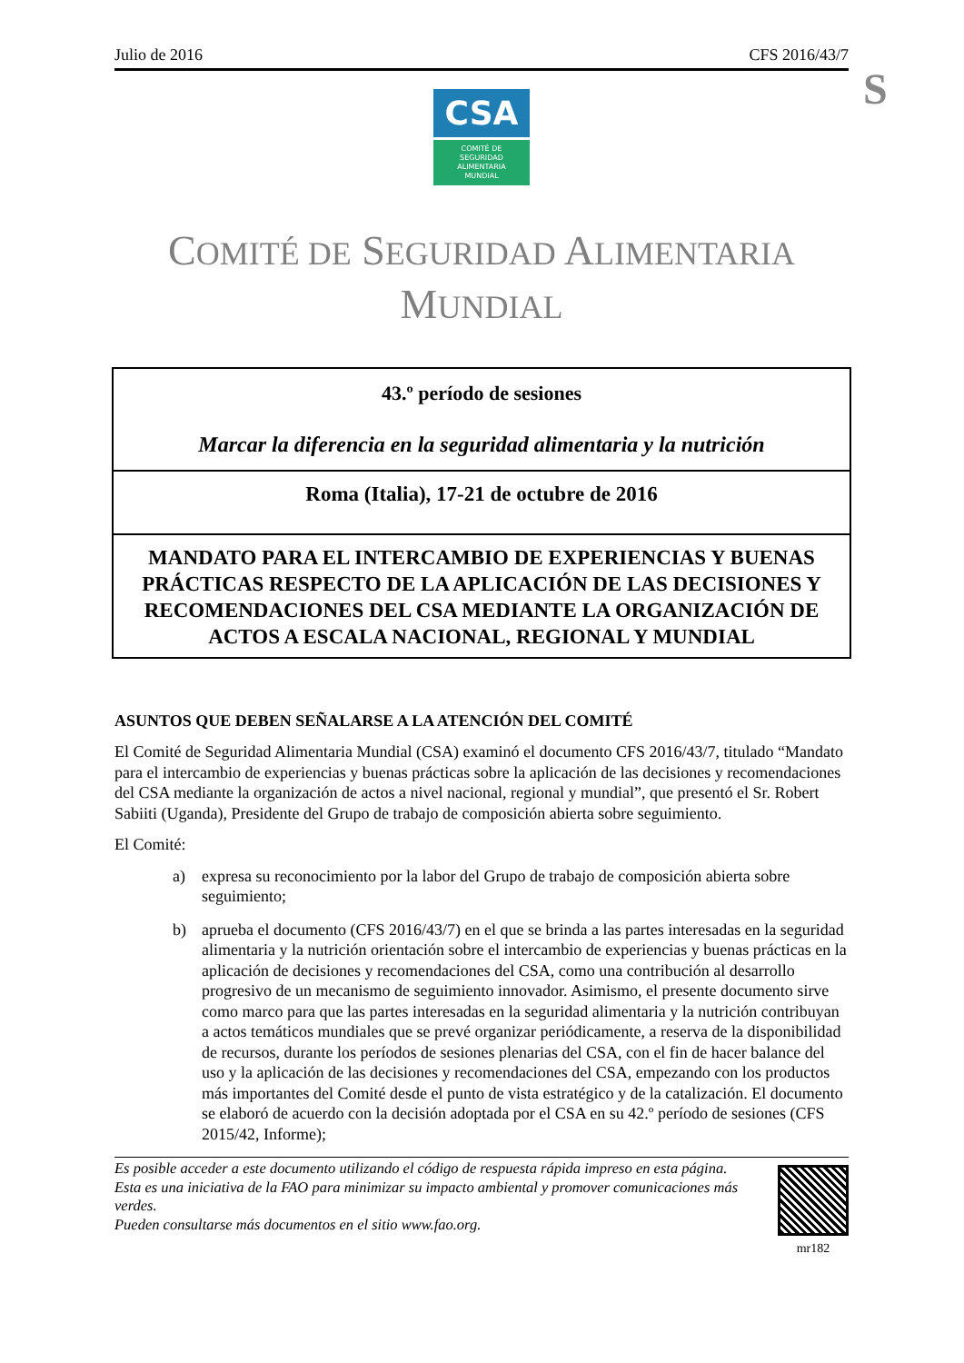S
Julio de 2016 CFS 2016/43/7
CSA
COMITÉ DE
SEGURIDAD
ALIMENTARIA
MUNDIAL
COMITÉ DE SEGURIDAD ALIMENTARIA
MUNDIAL
43.º período de sesiones
Marcar la diferencia en la seguridad alimentaria y la nutrición
Roma (Italia), 17-21 de octubre de 2016
MANDATO PARA EL INTERCAMBIO DE EXPERIENCIAS Y BUENAS PRÁCTICAS RESPECTO DE LA APLICACIÓN DE LAS DECISIONES Y RECOMENDACIONES DEL CSA MEDIANTE LA ORGANIZACIÓN DE ACTOS A ESCALA NACIONAL, REGIONAL Y MUNDIAL
ASUNTOS QUE DEBEN SEÑALARSE A LA ATENCIÓN DEL COMITÉ
El Comité de Seguridad Alimentaria Mundial (CSA) examinó el documento CFS 2016/43/7, titulado “Mandato para el intercambio de experiencias y buenas prácticas sobre la aplicación de las decisiones y recomendaciones del CSA mediante la organización de actos a nivel nacional, regional y mundial”, que presentó el Sr. Robert Sabiiti (Uganda), Presidente del Grupo de trabajo de composición abierta sobre seguimiento.
El Comité:
a) expresa su reconocimiento por la labor del Grupo de trabajo de composición abierta sobre seguimiento;
b) aprueba el documento (CFS 2016/43/7) en el que se brinda a las partes interesadas en la seguridad alimentaria y la nutrición orientación sobre el intercambio de experiencias y buenas prácticas en la aplicación de decisiones y recomendaciones del CSA, como una contribución al desarrollo progresivo de un mecanismo de seguimiento innovador. Asimismo, el presente documento sirve como marco para que las partes interesadas en la seguridad alimentaria y la nutrición contribuyan a actos temáticos mundiales que se prevé organizar periódicamente, a reserva de la disponibilidad de recursos, durante los períodos de sesiones plenarias del CSA, con el fin de hacer balance del uso y la aplicación de las decisiones y recomendaciones del CSA, empezando con los productos más importantes del Comité desde el punto de vista estratégico y de la catalización. El documento se elaboró de acuerdo con la decisión adoptada por el CSA en su 42.º período de sesiones (CFS 2015/42, Informe);
Es posible acceder a este documento utilizando el código de respuesta rápida impreso en esta página.
Esta es una iniciativa de la FAO para minimizar su impacto ambiental y promover comunicaciones más verdes.
Pueden consultarse más documentos en el sitio www.fao.org.
mr182